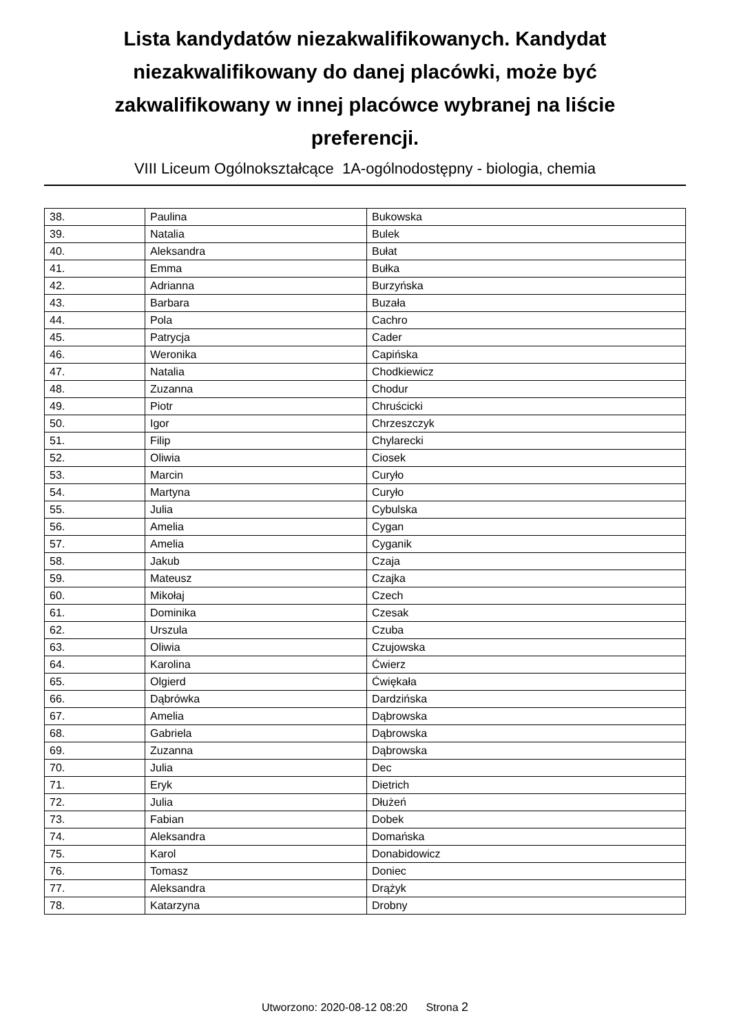Lista kandydatów niezakwalifikowanych. Kandydat niezakwalifikowany do danej placówki, może być zakwalifikowany w innej placówce wybranej na liście preferencji.
VIII Liceum Ogólnokształcące 1A-ogólnodostępny - biologia, chemia
| 38. | Paulina | Bukowska |
| 39. | Natalia | Bulek |
| 40. | Aleksandra | Bułat |
| 41. | Emma | Bułka |
| 42. | Adrianna | Burzyńska |
| 43. | Barbara | Buzała |
| 44. | Pola | Cachro |
| 45. | Patrycja | Cader |
| 46. | Weronika | Capińska |
| 47. | Natalia | Chodkiewicz |
| 48. | Zuzanna | Chodur |
| 49. | Piotr | Chruścicki |
| 50. | Igor | Chrzeszczyk |
| 51. | Filip | Chylarecki |
| 52. | Oliwia | Ciosek |
| 53. | Marcin | Curyło |
| 54. | Martyna | Curyło |
| 55. | Julia | Cybulska |
| 56. | Amelia | Cygan |
| 57. | Amelia | Cyganik |
| 58. | Jakub | Czaja |
| 59. | Mateusz | Czajka |
| 60. | Mikołaj | Czech |
| 61. | Dominika | Czesak |
| 62. | Urszula | Czuba |
| 63. | Oliwia | Czujowska |
| 64. | Karolina | Ćwierz |
| 65. | Olgierd | Ćwiękała |
| 66. | Dąbrówka | Dardzińska |
| 67. | Amelia | Dąbrowska |
| 68. | Gabriela | Dąbrowska |
| 69. | Zuzanna | Dąbrowska |
| 70. | Julia | Dec |
| 71. | Eryk | Dietrich |
| 72. | Julia | Dłużeń |
| 73. | Fabian | Dobek |
| 74. | Aleksandra | Domańska |
| 75. | Karol | Donabidowicz |
| 76. | Tomasz | Doniec |
| 77. | Aleksandra | Drążyk |
| 78. | Katarzyna | Drobny |
Utworzono: 2020-08-12 08:20 Strona 2